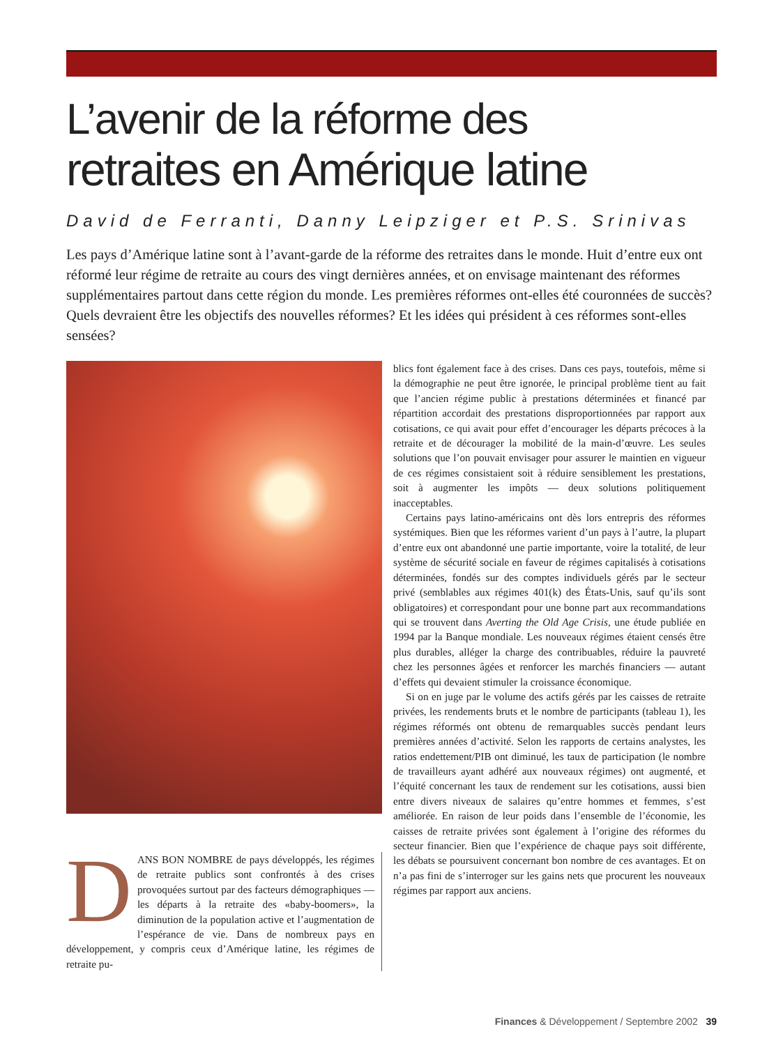L’avenir de la réforme des
retraites en Amérique latine
David de Ferranti, Danny Leipziger et P.S. Srinivas
Les pays d’Amérique latine sont à l’avant-garde de la réforme des retraites dans le monde. Huit d’entre eux ont réformé leur régime de retraite au cours des vingt dernières années, et on envisage maintenant des réformes supplémentaires partout dans cette région du monde. Les premières réformes ont-elles été couronnées de succès? Quels devraient être les objectifs des nouvelles réformes? Et les idées qui président à ces réformes sont-elles sensées?
DANS BON NOMBRE de pays développés, les régimes de retraite publics sont confrontés à des crises provoquées surtout par des facteurs démographiques — les départs à la retraite des «baby-boomers», la diminution de la population active et l’augmentation de l’espérance de vie. Dans de nombreux pays en développement, y compris ceux d’Amérique latine, les régimes de retraite pu-
blics font également face à des crises. Dans ces pays, toutefois, même si la démographie ne peut être ignorée, le principal problème tient au fait que l’ancien régime public à prestations déterminées et financé par répartition accordait des prestations disproportionnées par rapport aux cotisations, ce qui avait pour effet d’encourager les départs précoces à la retraite et de décourager la mobilité de la main-d’œuvre. Les seules solutions que l’on pouvait envisager pour assurer le maintien en vigueur de ces régimes consistaient soit à réduire sensiblement les prestations, soit à augmenter les impôts — deux solutions politiquement inacceptables.
Certains pays latino-américains ont dès lors entrepris des réformes systémiques. Bien que les réformes varient d’un pays à l’autre, la plupart d’entre eux ont abandonné une partie importante, voire la totalité, de leur système de sécurité sociale en faveur de régimes capitalisés à cotisations déterminées, fondés sur des comptes individuels gérés par le secteur privé (semblables aux régimes 401(k) des États-Unis, sauf qu’ils sont obligatoires) et correspondant pour une bonne part aux recommandations qui se trouvent dans Averting the Old Age Crisis, une étude publiée en 1994 par la Banque mondiale. Les nouveaux régimes étaient censés être plus durables, alléger la charge des contribuables, réduire la pauvreté chez les personnes âgées et renforcer les marchés financiers — autant d’effets qui devaient stimuler la croissance économique.
Si on en juge par le volume des actifs gérés par les caisses de retraite privées, les rendements bruts et le nombre de participants (tableau 1), les régimes réformés ont obtenu de remarquables succès pendant leurs premières années d’activité. Selon les rapports de certains analystes, les ratios endettement/PIB ont diminué, les taux de participation (le nombre de travailleurs ayant adhéré aux nouveaux régimes) ont augmenté, et l’équité concernant les taux de rendement sur les cotisations, aussi bien entre divers niveaux de salaires qu’entre hommes et femmes, s’est améliorée. En raison de leur poids dans l’ensemble de l’économie, les caisses de retraite privées sont également à l’origine des réformes du secteur financier. Bien que l’expérience de chaque pays soit différente, les débats se poursuivent concernant bon nombre de ces avantages. Et on n’a pas fini de s’interroger sur les gains nets que procurent les nouveaux régimes par rapport aux anciens.
Finances & Développement / Septembre 2002 39